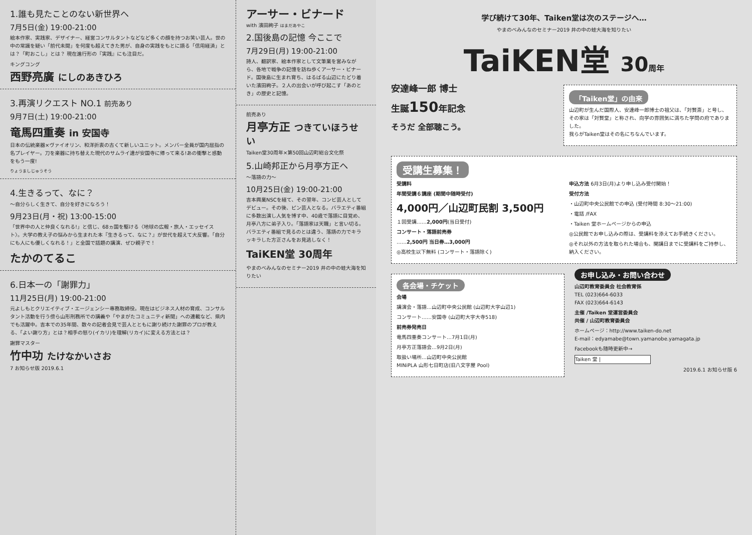1.誰も見たことのない新世界へ
7月5日(金) 19:00-21:00
絵本作家、実践家、デザイナー、経営コンサルタントなどなど多くの顔を持つお笑い芸人。世の中の常識を疑い「前代未聞」を何度も超えてきた男が、自身の実践をもとに語る「信用経済」とは？「町おこし」とは？ 現在進行形の『実践』にも注目だ。
キングコング
西野亮廣 にしのあきひろ
3.再演リクエスト NO.1 前売あり
9月7日(土) 19:00-21:00
竜馬四重奏 in 安国寺
日本の伝統楽器×ヴァイオリン、和洋折衷の古くて新しいユニット。メンバー全員が国内屈指の名プレイヤー。刀を楽器に持ち替えた現代のサムライ達が安国寺に帰って来る!あの衝撃と感動をもう一度!
りょうましじゅうそう
4.生きるって、なに？
〜自分らしく生きて、自分を好きになろう！
9月23日(月・祝) 13:00-15:00
「世界中の人と仲良くなれる!」と信じ、68ヵ国を駆ける〈地球の広報・旅人・エッセイスト〉。大学の教え子の悩みから生まれた本『生きるって、なに？』が世代を超えて大反響。「自分にも人にも優しくなれる！」と全国で話題の講演、ぜひ親子で！
たかのてるこ
6.日本一の「謝罪力」
11月25日(月) 19:00-21:00
元よしもとクリエイティブ・エージェンシー専務取締役。現在はビジネス人材の育成、コンサルタント活動を行う傍ら山形刑務所での講義や「やまがたコミュニティ新聞」への連載など、県内でも活躍中。吉本での35年間、数々の記者会見で芸人とともに謝り続けた謝罪のプロが教える、「よい謝り方」とは？相手の怒り(イカリ)を理解(リカイ)に変える方法とは？
謝罪マスター
竹中功 たけなかいさお
7 お知らせ版 2019.6.1
アーサー・ビナード
with 濱田絢子 はまだあやこ
2.国後島の記憶 今ここで
7月29日(月) 19:00-21:00
詩人、翻訳家、絵本作家として文筆業を営みながら、各地で戦争の記憶を訪ね歩くアーサー・ビナード。国後島に生まれ育ち、はるばる山辺にたどり着いた濱田絢子。２人の出会いが呼び起こす「あのとき」の歴史と記憶。
前売あり
月亭方正 つきていほうせい
Taiken堂30周年×第50回山辺町総合文化祭
5.山崎邦正から月亭方正へ
〜落語の力〜
10月25日(金) 19:00-21:00
吉本興業NSCを経て、その翌年、コンビ芸人としてデビュー。その後、ピン芸人となる。バラエティ番組に多数出演し人気を博す中、40歳で落語に目覚め、月亭八方に弟子入り。「落語家は天職」と言い切る。バラエティ番組で見るのとは違う、落語の力でキラッキラした方正さんをお見逃しなく！
TaiKEN堂 30周年
やまのべみんなのセミナー2019 井の中の蛙大海を知りたい
学び続けて30年、Taiken堂は次のステージへ…
やまのべみんなのセミナー2019 井の中の蛙大海を知りたい
TaiKEN堂 30 周年
安達峰一郎 博士
生誕150年記念
そうだ 全部聴こう。
「Taiken堂」の由来
山辺町が生んだ国際人、安達峰一郎博士の祖父は、「対賢斎」と号し、その家は「対賢堂」と称され、向学の雰囲気に満ちた学問の府でありました。
我らがTaiken堂はその名にちなんでいます。
受講生募集！
受講料
年間受講６講座 (期間中随時受付)
4,000円／山辺町民割 3,500円
１回受講……2,000円(当日受付)
コンサート・落語前売券
……2,500円 当日券…3,000円
◎高校生以下無料 (コンサート・落語除く)
申込方法 6月3日(月)より申し込み受付開始！
受付方法
・山辺町中央公民館での申込 (受付時間 8:30〜21:00)
・電話 /FAX
・Taiken 堂ホームページからの申込
◎公民館でお申し込みの際は、受講料を添えてお手続きください。
◎それ以外の方法を取られた場合も、開講日までに受講料をご持参し、納入ください。
各会場・チケット
会場
講演会・落語…山辺町中央公民館 (山辺町大字山辺1)
コンサート……安国寺 (山辺町大字大寺518)
前売券発売日
竜馬四重奏コンサート…7月1日(月)
月亭方正落語会…9月2日(月)
取扱い場所…山辺町中央公民館
MINiPLA 山形七日町店(旧八文字屋 Pool)
お申し込み・お問い合わせ
山辺町教育委員会 社会教育係
TEL (023)664-6033
FAX (023)664-6143
主催 /Taiken 堂運営委員会
共催 / 山辺町教育委員会
ホームページ：http://www.taiken-do.net
E-mail：edyamabe@town.yamanobe.yamagata.jp
Facebookも随時更新中→
Taiken 堂 |
2019.6.1 お知らせ版 6